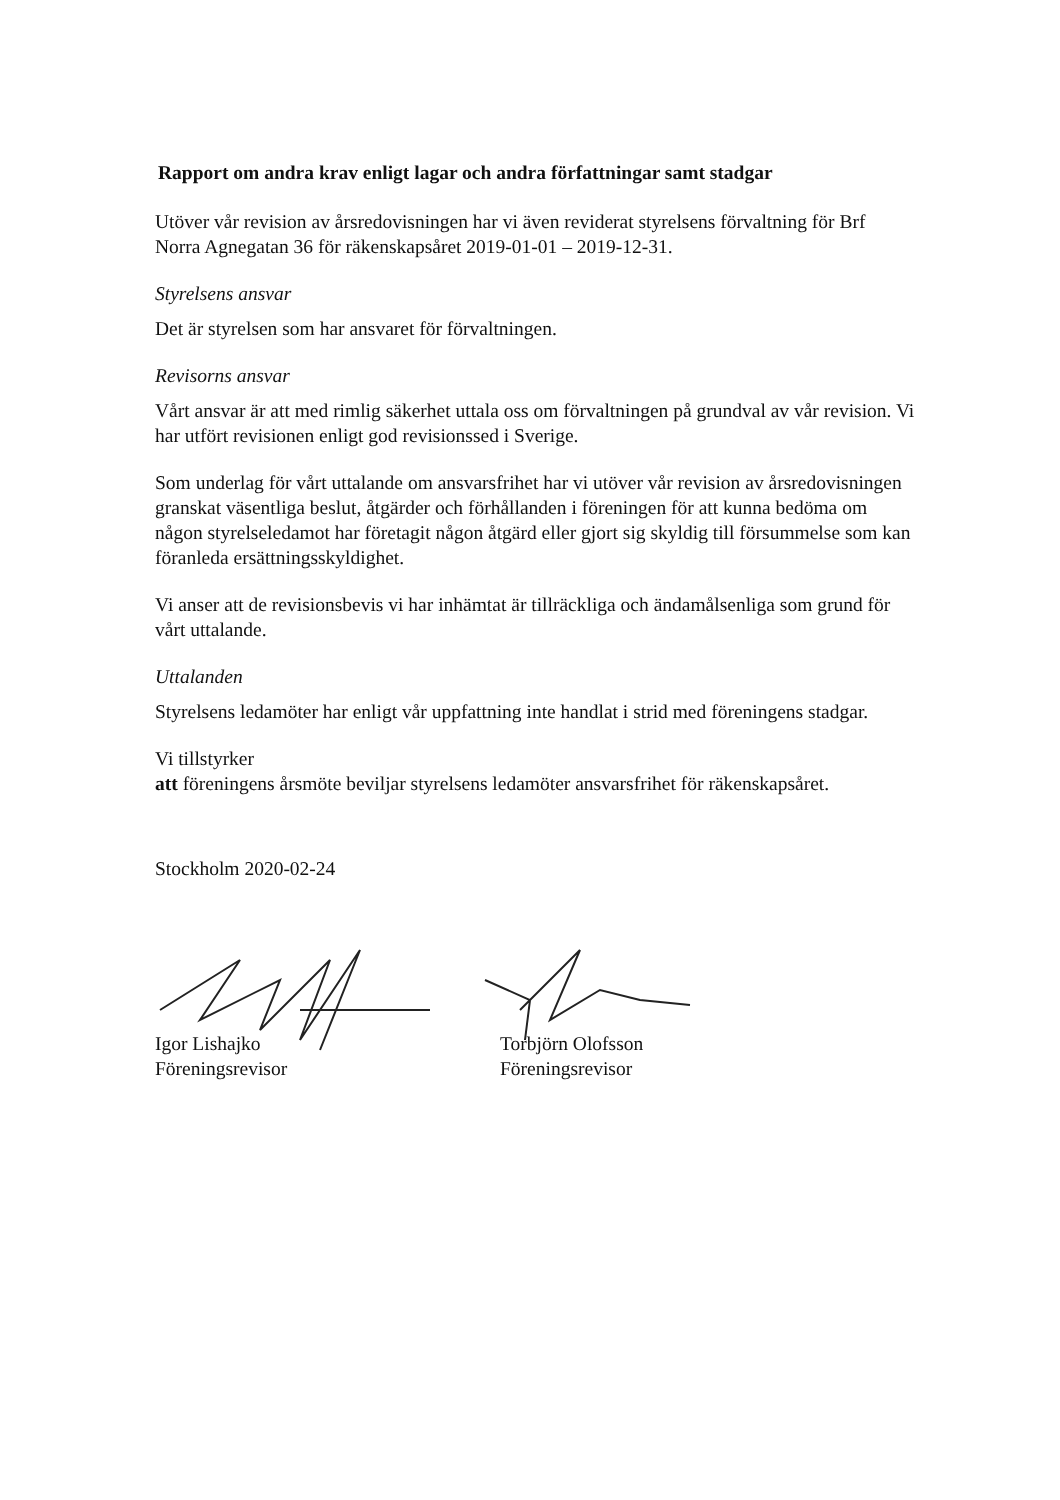Rapport om andra krav enligt lagar och andra författningar samt stadgar
Utöver vår revision av årsredovisningen har vi även reviderat styrelsens förvaltning för Brf Norra Agnegatan 36 för räkenskapsåret 2019-01-01 – 2019-12-31.
Styrelsens ansvar
Det är styrelsen som har ansvaret för förvaltningen.
Revisorns ansvar
Vårt ansvar är att med rimlig säkerhet uttala oss om förvaltningen på grundval av vår revision. Vi har utfört revisionen enligt god revisionssed i Sverige.
Som underlag för vårt uttalande om ansvarsfrihet har vi utöver vår revision av årsredovisningen granskat väsentliga beslut, åtgärder och förhållanden i föreningen för att kunna bedöma om någon styrelseledamot har företagit någon åtgärd eller gjort sig skyldig till försummelse som kan föranleda ersättningsskyldighet.
Vi anser att de revisionsbevis vi har inhämtat är tillräckliga och ändamålsenliga som grund för vårt uttalande.
Uttalanden
Styrelsens ledamöter har enligt vår uppfattning inte handlat i strid med föreningens stadgar.
Vi tillstyrker
att föreningens årsmöte beviljar styrelsens ledamöter ansvarsfrihet för räkenskapsåret.
Stockholm 2020-02-24
Igor Lishajko
Föreningsrevisor
Torbjörn Olofsson
Föreningsrevisor